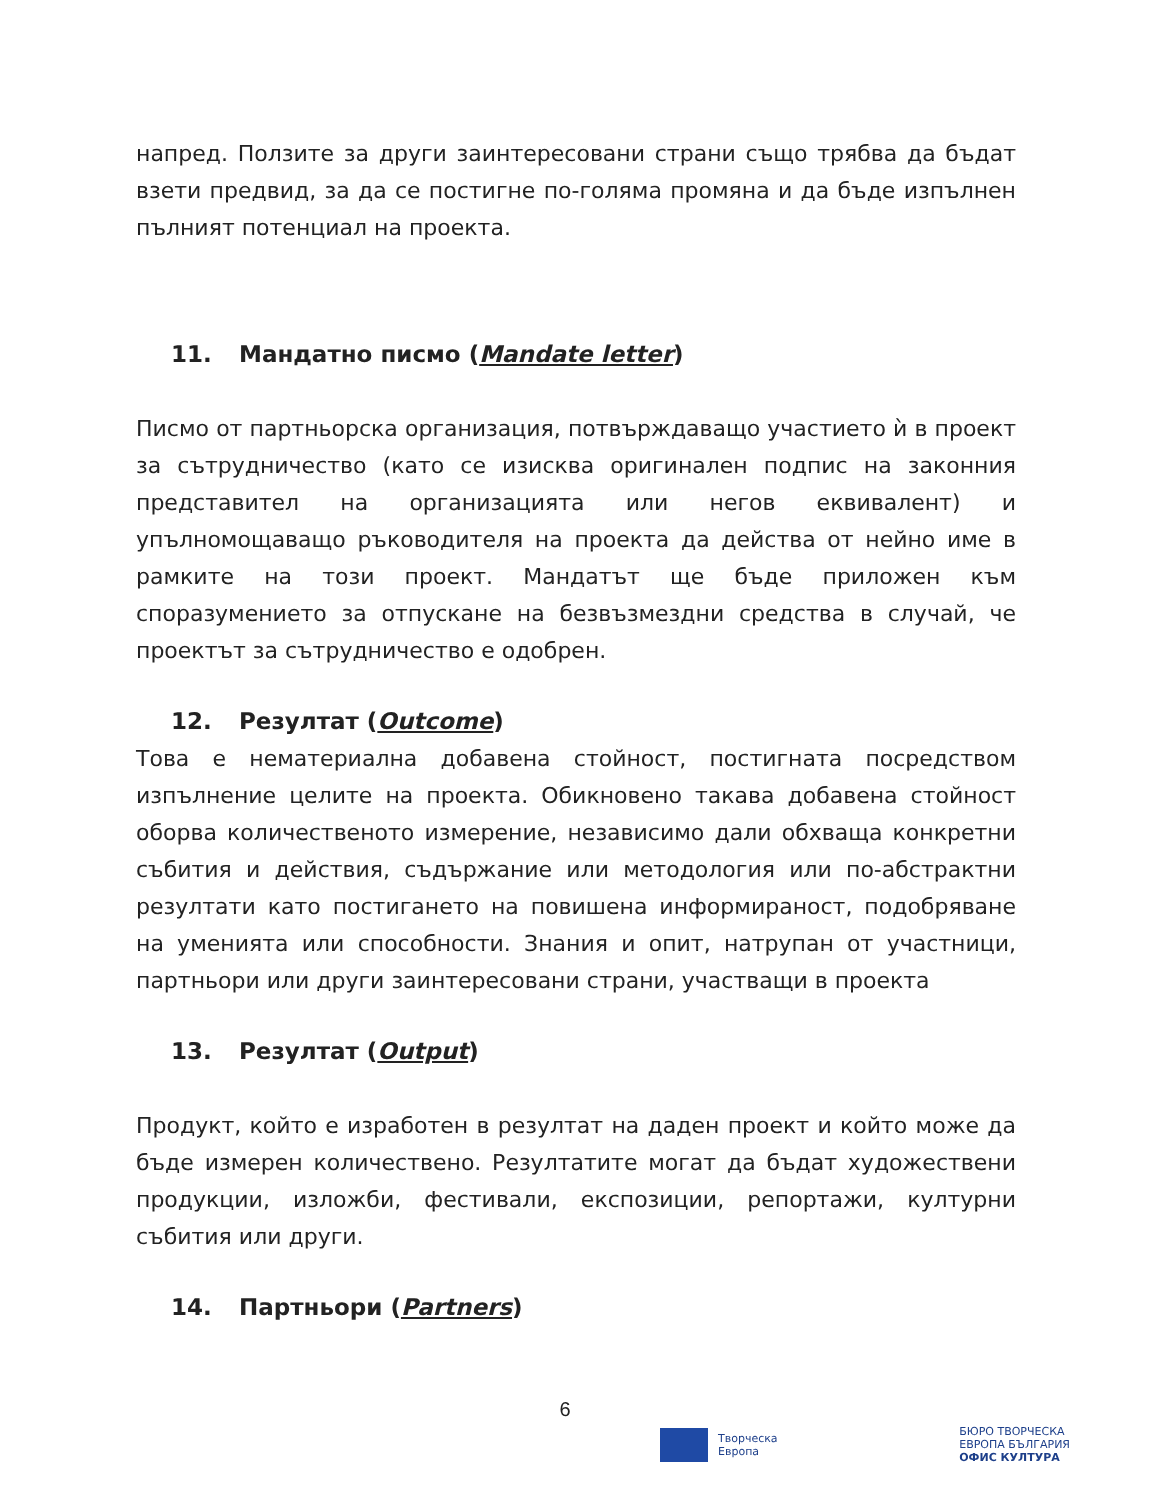напред. Ползите за други заинтересовани страни също трябва да бъдат взети предвид, за да се постигне по-голяма промяна и да бъде изпълнен пълният потенциал на проекта.
11. Мандатно писмо (Mandate letter)
Писмо от партньорска организация, потвърждаващо участието ѝ в проект за сътрудничество (като се изисква оригинален подпис на законния представител на организацията или негов еквивалент) и упълномощаващо ръководителя на проекта да действа от нейно име в рамките на този проект. Мандатът ще бъде приложен към споразумението за отпускане на безвъзмездни средства в случай, че проектът за сътрудничество е одобрен.
12. Резултат (Outcome)
Това е нематериална добавена стойност, постигната посредством изпълнение целите на проекта. Обикновено такава добавена стойност оборва количественото измерение, независимо дали обхваща конкретни събития и действия, съдържание или методология или по-абстрактни резултати като постигането на повишена информираност, подобряване на уменията или способности. Знания и опит, натрупан от участници, партньори или други заинтересовани страни, участващи в проекта
13. Резултат (Output)
Продукт, който е изработен в резултат на даден проект и който може да бъде измерен количествено. Резултатите могат да бъдат художествени продукции, изложби, фестивали, експозиции, репортажи, културни събития или други.
14. Партньори (Partners)
6
Творческа
Европа
БЮРО ТВОРЧЕСКА
ЕВРОПА БЪЛГАРИЯ
ОФИС КУЛТУРА